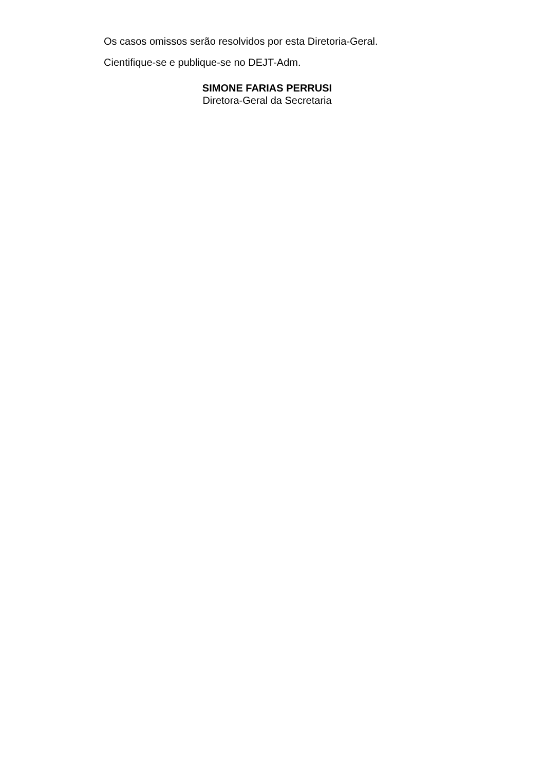Os casos omissos serão resolvidos por esta Diretoria-Geral.
Cientifique-se e publique-se no DEJT-Adm.
SIMONE FARIAS PERRUSI
Diretora-Geral da Secretaria